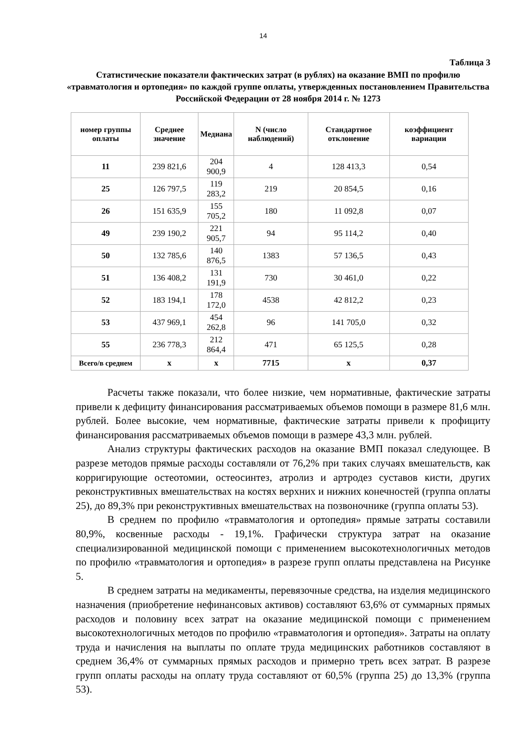14
Таблица 3
Статистические показатели фактических затрат (в рублях) на оказание ВМП по профилю «травматология и ортопедия» по каждой группе оплаты, утвержденных постановлением Правительства Российской Федерации от 28 ноября 2014 г. № 1273
| номер группы оплаты | Среднее значение | Медиана | N (число наблюдений) | Стандартное отклонение | коэффициент вариации |
| --- | --- | --- | --- | --- | --- |
| 11 | 239 821,6 | 204 900,9 | 4 | 128 413,3 | 0,54 |
| 25 | 126 797,5 | 119 283,2 | 219 | 20 854,5 | 0,16 |
| 26 | 151 635,9 | 155 705,2 | 180 | 11 092,8 | 0,07 |
| 49 | 239 190,2 | 221 905,7 | 94 | 95 114,2 | 0,40 |
| 50 | 132 785,6 | 140 876,5 | 1383 | 57 136,5 | 0,43 |
| 51 | 136 408,2 | 131 191,9 | 730 | 30 461,0 | 0,22 |
| 52 | 183 194,1 | 178 172,0 | 4538 | 42 812,2 | 0,23 |
| 53 | 437 969,1 | 454 262,8 | 96 | 141 705,0 | 0,32 |
| 55 | 236 778,3 | 212 864,4 | 471 | 65 125,5 | 0,28 |
| Всего/в среднем | х | х | 7715 | х | 0,37 |
Расчеты также показали, что более низкие, чем нормативные, фактические затраты привели к дефициту финансирования рассматриваемых объемов помощи в размере 81,6 млн. рублей. Более высокие, чем нормативные, фактические затраты привели к профициту финансирования рассматриваемых объемов помощи в размере 43,3 млн. рублей.
Анализ структуры фактических расходов на оказание ВМП показал следующее. В разрезе методов прямые расходы составляли от 76,2% при таких случаях вмешательств, как корригирующие остеотомии, остеосинтез, атролиз и артродез суставов кисти, других реконструктивных вмешательствах на костях верхних и нижних конечностей (группа оплаты 25), до 89,3% при реконструктивных вмешательствах на позвоночнике (группа оплаты 53).
В среднем по профилю «травматология и ортопедия» прямые затраты составили 80,9%, косвенные расходы - 19,1%. Графически структура затрат на оказание специализированной медицинской помощи с применением высокотехнологичных методов по профилю «травматология и ортопедия» в разрезе групп оплаты представлена на Рисунке 5.
В среднем затраты на медикаменты, перевязочные средства, на изделия медицинского назначения (приобретение нефинансовых активов) составляют 63,6% от суммарных прямых расходов и половину всех затрат на оказание медицинской помощи с применением высокотехнологичных методов по профилю «травматология и ортопедия». Затраты на оплату труда и начисления на выплаты по оплате труда медицинских работников составляют в среднем 36,4% от суммарных прямых расходов и примерно треть всех затрат. В разрезе групп оплаты расходы на оплату труда составляют от 60,5% (группа 25) до 13,3% (группа 53).